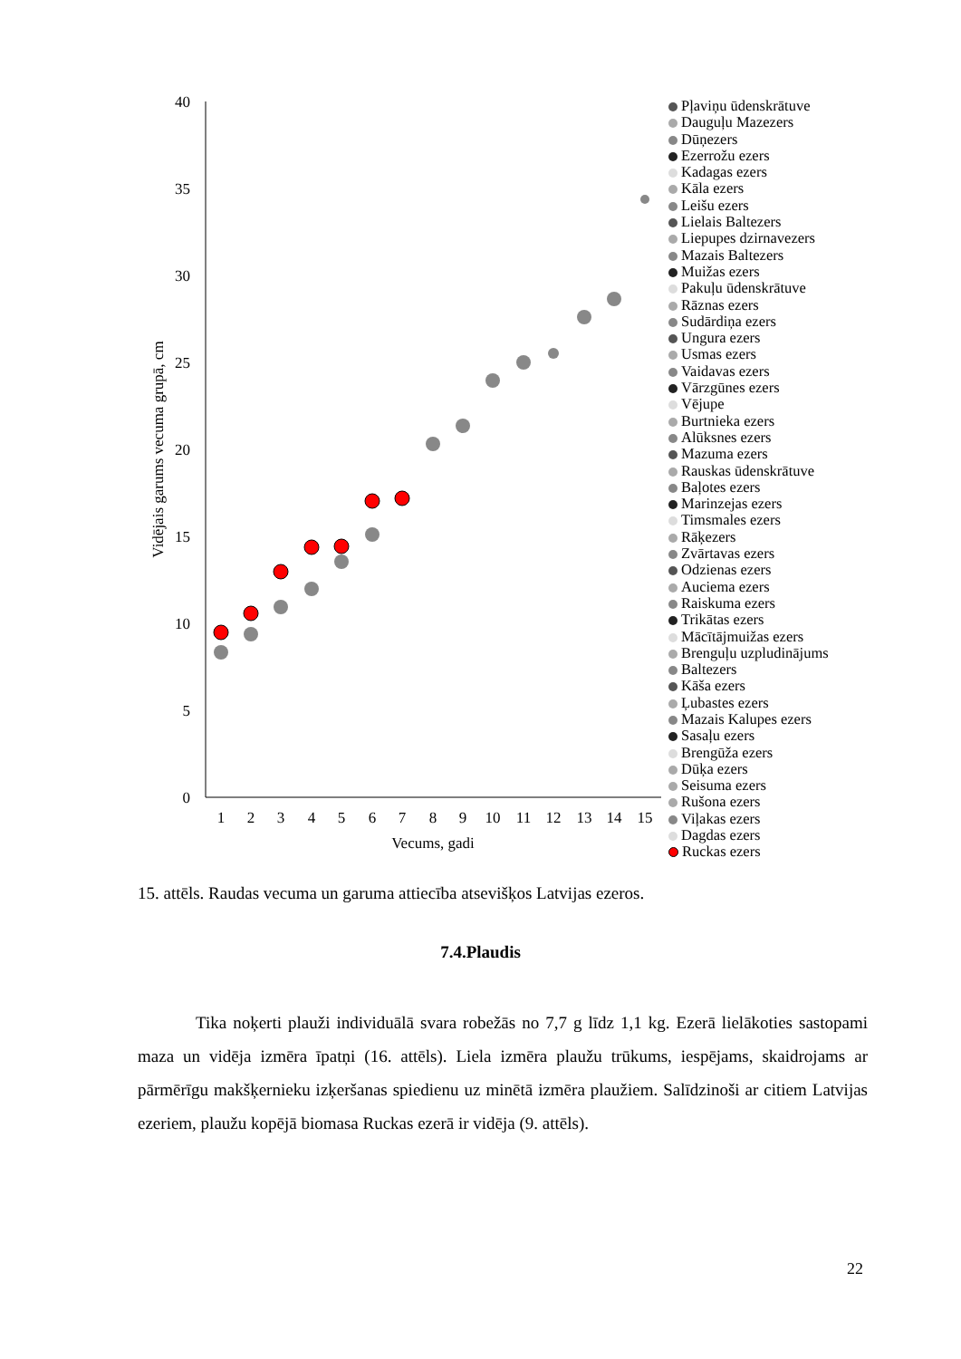40
35
30
25
20
15
10
5
0
1
2
3
4
5
6
7
8
9
10
11
12
13
14
15
Vecums, gadi
Vidējais garums vecuma grupā, cm
Pļaviņu ūdenskrātuve
Dauguļu Mazezers
Dūņezers
Ezerrožu ezers
Kadagas ezers
Kāla ezers
Leišu ezers
Lielais Baltezers
Liepupes dzirnavezers
Mazais Baltezers
Muižas ezers
Pakuļu ūdenskrātuve
Rāznas ezers
Sudārdiņa ezers
Ungura ezers
Usmas ezers
Vaidavas ezers
Vārzgūnes ezers
Vējupe
Burtnieka ezers
Alūksnes ezers
Mazuma ezers
Rauskas ūdenskrātuve
Baļotes ezers
Marinzejas ezers
Timsmales ezers
Rāķezers
Zvārtavas ezers
Odzienas ezers
Auciema ezers
Raiskuma ezers
Trikātas ezers
Mācītājmuižas ezers
Brenguļu uzpludinājums
Baltezers
Kāša ezers
Ļubastes ezers
Mazais Kalupes ezers
Sasaļu ezers
Brengūža ezers
Dūķa ezers
Seisuma ezers
Rušona ezers
Viļakas ezers
Dagdas ezers
Ruckas ezers
15. attēls. Raudas vecuma un garuma attiecība atsevišķos Latvijas ezeros.
7.4.Plaudis
Tika noķerti plauži individuālā svara robežās no 7,7 g līdz 1,1 kg. Ezerā lielākoties sastopami maza un vidēja izmēra īpatņi (16. attēls). Liela izmēra plaužu trūkums, iespējams, skaidrojams ar pārmērīgu makšķernieku izķeršanas spiedienu uz minētā izmēra plaužiem. Salīdzinoši ar citiem Latvijas ezeriem, plaužu kopējā biomasa Ruckas ezerā ir vidēja (9. attēls).
22